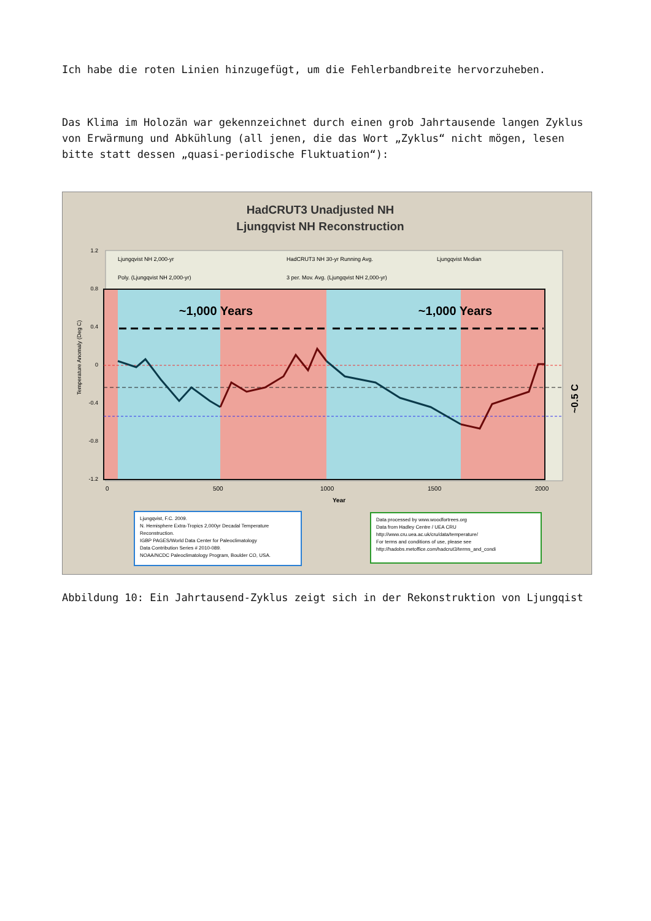Ich habe die roten Linien hinzugefügt, um die Fehlerbandbreite hervorzuheben.
Das Klima im Holozän war gekennzeichnet durch einen grob Jahrtausende langen Zyklus von Erwärmung und Abkühlung (all jenen, die das Wort „Zyklus“ nicht mögen, lesen bitte statt dessen „quasi-periodische Fluktuation“):
HadCRUT3 Unadjusted NH
Ljungqvist NH Reconstruction
Ljungqvist NH 2,000-yr
HadCRUT3 NH 30-yr Running Avg.
Ljungqvist Median
Poly. (Ljungqvist NH 2,000-yr)
3 per. Mov. Avg. (Ljungqvist NH 2,000-yr)
~1,000 Years
~1,000 Years
1.2
0.8
0.4
0
-0.4
-0.8
-1.2
0
500
1000
1500
2000
Year
Temperature Anomaly (Deg C)
~0.5 C
Ljungqvist, F.C. 2009. N. Hemisphere Extra-Tropics 2,000yr Decadal Temperature Reconstruction. IGBP PAGES/World Data Center for Paleoclimatology Data Contribution Series # 2010-089. NOAA/NCDC Paleoclimatology Program, Boulder CO, USA.
Data processed by www.woodfortrees.org Data from Hadley Centre / UEA CRU http://www.cru.uea.ac.uk/cru/data/temperature/ For terms and conditions of use, please see http://hadobs.metoffice.com/hadcrut3/terms_and_condi
Abbildung 10: Ein Jahrtausend-Zyklus zeigt sich in der Rekonstruktion von Ljungqist